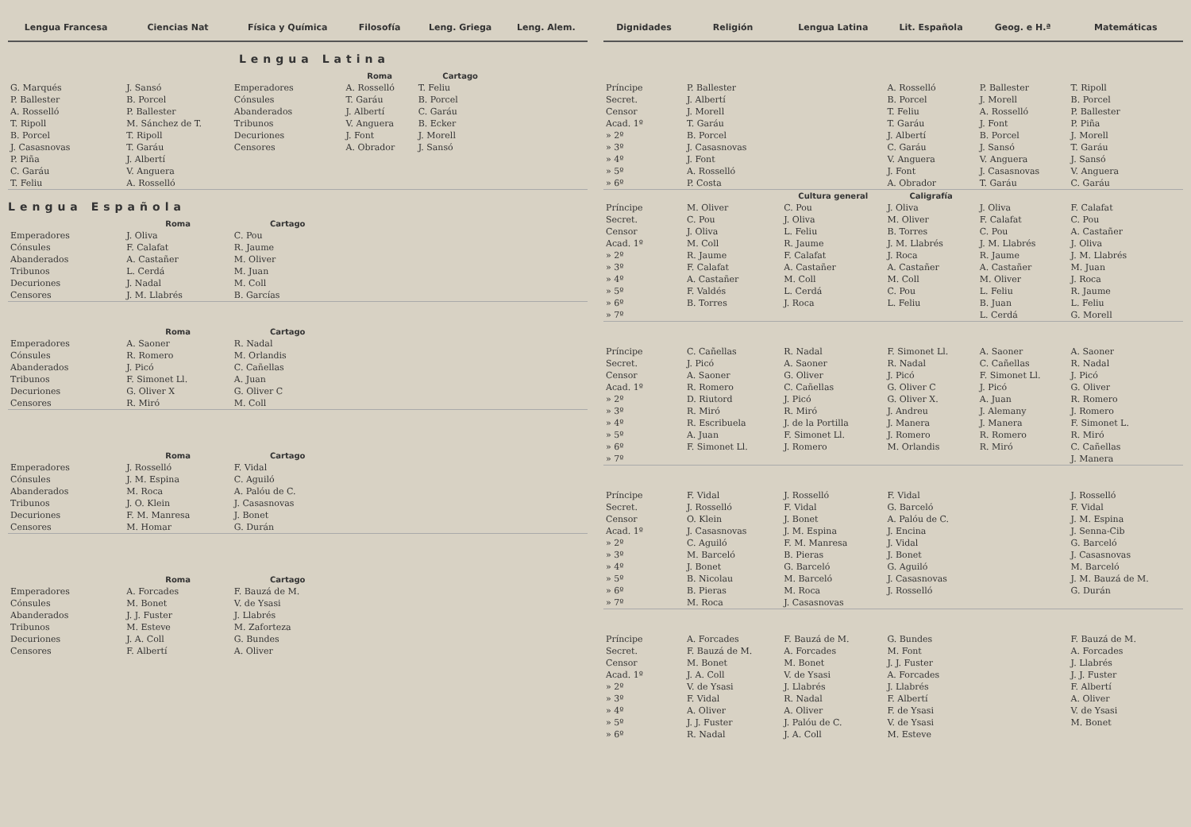| Lengua Francesa | Ciencias Nat | Física y Química | Filosofía | Leng. Griega | Leng. Alem. |
| --- | --- | --- | --- | --- | --- |
| | Lengua Latina | | | | |
| | | | Roma | Cartago | |
| G. Marqués P. Ballester A. Rosselló T. Ripoll B. Porcel J. Casasnovas P. Piña C. Garáu T. Feliu | J. Sansó B. Porcel P. Ballester M. Sánchez de T. T. Ripoll T. Garáu J. Albertí V. Anguera A. Rosselló | Emperadores Cónsules Abanderados Tribunos Decuriones Censores | A. Rosselló T. Garáu J. Albertí V. Anguera J. Font A. Obrador | T. Feliu B. Porcel C. Garáu B. Ecker J. Morell J. Sansó | |
| Lengua Española | | | | | |
| | Roma | Cartago | | | |
| Emperadores Cónsules Abanderados Tribunos Decuriones Censores | J. Oliva F. Calafat A. Castañer L. Cerdá J. Nadal J. M. Llabrés | C. Pou R. Jaume M. Oliver M. Juan M. Coll B. Garcías | | | |
| | Roma | Cartago | | | |
| Emperadores Cónsules Abanderados Tribunos Decuriones Censores | A. Saoner R. Romero J. Picó F. Simonet Ll. G. Oliver X R. Miró | R. Nadal M. Orlandis C. Cañellas A. Juan G. Oliver C M. Coll | | | |
| | Roma | Cartago | | | |
| Emperadores Cónsules Abanderados Tribunos Decuriones Censores | J. Rosselló J. M. Espina M. Roca J. O. Klein F. M. Manresa M. Homar | F. Vidal C. Aguiló A. Palóu de C. J. Casasnovas J. Bonet G. Durán | | | |
| | Roma | Cartago | | | |
| Emperadores Cónsules Abanderados Tribunos Decuriones Censores | A. Forcades M. Bonet J. J. Fuster M. Esteve J. A. Coll F. Albertí | F. Bauzá de M. V. de Ysasi J. Llabrés M. Zaforteza G. Bundes A. Oliver | | | |
| Dignidades | Religión | Lengua Latina | Lit. Española | Geog. e H.ª | Matemáticas |
| --- | --- | --- | --- | --- | --- |
| Príncipe Secret. Censor Acad. 1º » 2º » 3º » 4º » 5º » 6º | P. Ballester J. Albertí J. Morell T. Garáu B. Porcel J. Casasnovas J. Font A. Rosselló P. Costa | | A. Rosselló B. Porcel T. Feliu T. Garáu J. Albertí C. Garáu V. Anguera J. Font A. Obrador | P. Ballester J. Morell A. Rosselló J. Font B. Porcel J. Sansó V. Anguera J. Casasnovas T. Garáu | T. Ripoll B. Porcel P. Ballester P. Piña J. Morell T. Garáu J. Sansó V. Anguera C. Garáu |
| | | Cultura general | Caligrafía | | |
| Príncipe Secret. Censor Acad. 1º » 2º » 3º » 4º » 5º » 6º » 7º | M. Oliver C. Pou J. Oliva M. Coll R. Jaume F. Calafat A. Castañer F. Valdés B. Torres | C. Pou J. Oliva L. Feliu R. Jaume F. Calafat A. Castañer M. Coll L. Cerdá J. Roca | J. Oliva M. Oliver B. Torres J. M. Llabrés J. Roca A. Castañer M. Coll C. Pou L. Feliu | J. Oliva F. Calafat C. Pou J. M. Llabrés R. Jaume A. Castañer M. Oliver L. Feliu B. Juan L. Cerdá | F. Calafat C. Pou A. Castañer J. Oliva J. M. Llabrés M. Juan J. Roca R. Jaume L. Feliu G. Morell |
| Príncipe Secret. Censor Acad. 1º » 2º » 3º » 4º » 5º » 6º » 7º | C. Cañellas J. Picó A. Saoner R. Romero D. Riutord R. Miró R. Escribuela A. Juan F. Simonet Ll. | R. Nadal A. Saoner G. Oliver C. Cañellas J. Picó R. Miró J. de la Portilla F. Simonet Ll. J. Romero | F. Simonet Ll. R. Nadal J. Picó G. Oliver C G. Oliver X. J. Andreu J. Manera J. Romero M. Orlandis | A. Saoner C. Cañellas F. Simonet Ll. J. Picó A. Juan J. Alemany J. Manera R. Romero R. Miró | A. Saoner R. Nadal J. Picó G. Oliver R. Romero J. Romero F. Simonet L. R. Miró C. Cañellas J. Manera |
| Príncipe Secret. Censor Acad. 1º » 2º » 3º » 4º » 5º » 6º » 7º | F. Vidal J. Rosselló O. Klein J. Casasnovas C. Aguiló M. Barceló J. Bonet B. Nicolau B. Pieras M. Roca | J. Rosselló F. Vidal J. Bonet J. M. Espina F. M. Manresa B. Pieras G. Barceló M. Barceló M. Roca J. Casasnovas | F. Vidal G. Barceló A. Palóu de C. J. Encina J. Vidal J. Bonet G. Aguiló J. Casasnovas J. Rosselló | | J. Rosselló F. Vidal J. M. Espina J. Senna-Cib G. Barceló J. Casasnovas M. Barceló J. M. Bauzá de M. G. Durán |
| Príncipe Secret. Censor Acad. 1º » 2º » 3º » 4º » 5º » 6º | A. Forcades F. Bauzá de M. M. Bonet J. A. Coll V. de Ysasi F. Vidal A. Oliver J. J. Fuster R. Nadal | F. Bauzá de M. A. Forcades M. Bonet V. de Ysasi J. Llabrés R. Nadal A. Oliver J. Palóu de C. J. A. Coll | G. Bundes M. Font J. J. Fuster A. Forcades J. Llabrés F. Albertí F. de Ysasi V. de Ysasi M. Esteve | | F. Bauzá de M. A. Forcades J. Llabrés J. J. Fuster F. Albertí A. Oliver V. de Ysasi M. Bonet |